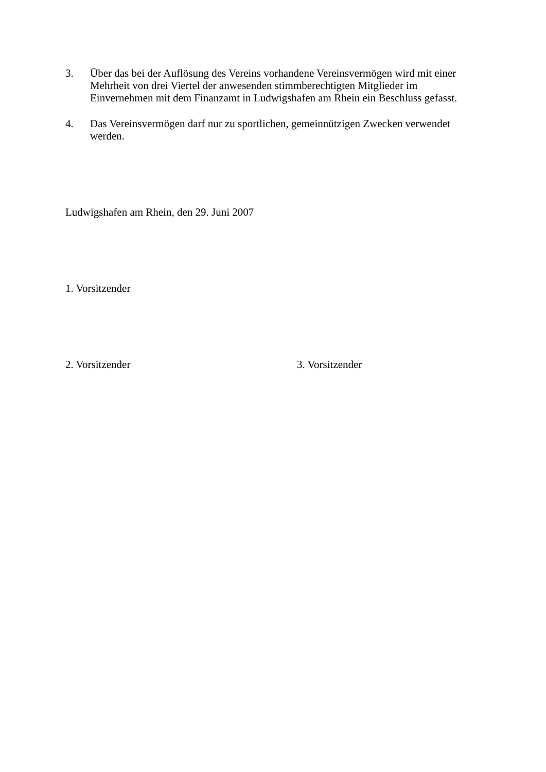3. Über das bei der Auflösung des Vereins vorhandene Vereinsvermögen wird mit einer Mehrheit von drei Viertel der anwesenden stimmberechtigten Mitglieder im Einvernehmen mit dem Finanzamt in Ludwigshafen am Rhein ein Beschluss gefasst.
4. Das Vereinsvermögen darf nur zu sportlichen, gemeinnützigen Zwecken verwendet werden.
Ludwigshafen am Rhein, den 29. Juni 2007
1. Vorsitzender
2. Vorsitzender 3. Vorsitzender